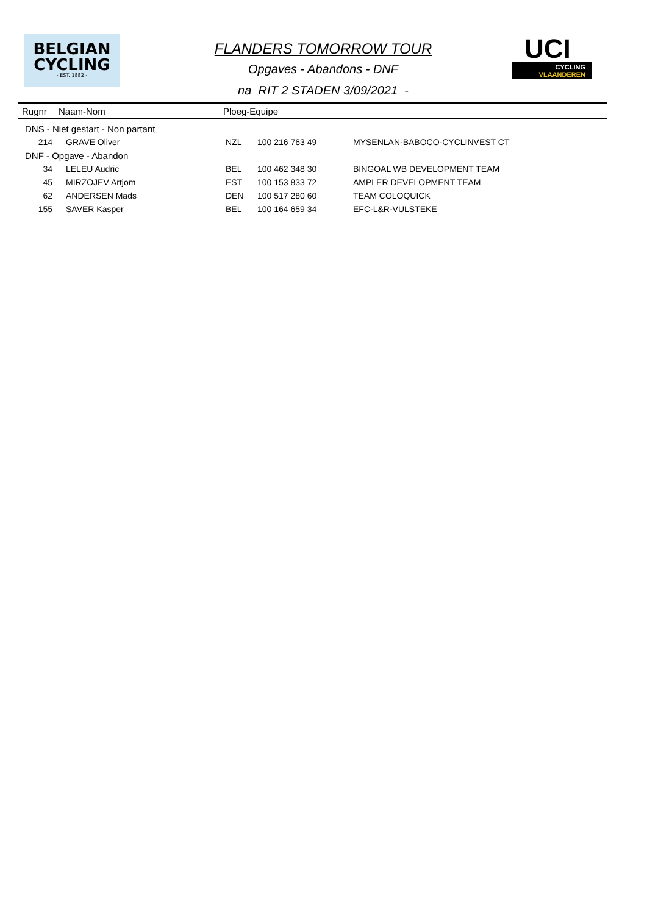BELGIAN
CYCLING
- EST. 1882 -
FLANDERS TOMORROW TOUR
Opgaves - Abandons - DNF
na RIT 2 STADEN 3/09/2021 -
UCI
CYCLING
VLAANDEREN
| Rugnr | Naam-Nom | Ploeg-Equipe |
| --- | --- | --- |
| DNS - Niet gestart - Non partant | | | | |
| 214 | GRAVE Oliver | NZL | 100 216 763 49 | MYSENLAN-BABOCO-CYCLINVEST CT |
| DNF - Opgave - Abandon | | | | |
| 34 | LELEU Audric | BEL | 100 462 348 30 | BINGOAL WB DEVELOPMENT TEAM |
| 45 | MIRZOJEV Artjom | EST | 100 153 833 72 | AMPLER DEVELOPMENT TEAM |
| 62 | ANDERSEN Mads | DEN | 100 517 280 60 | TEAM COLOQUICK |
| 155 | SAVER Kasper | BEL | 100 164 659 34 | EFC-L&R-VULSTEKE |